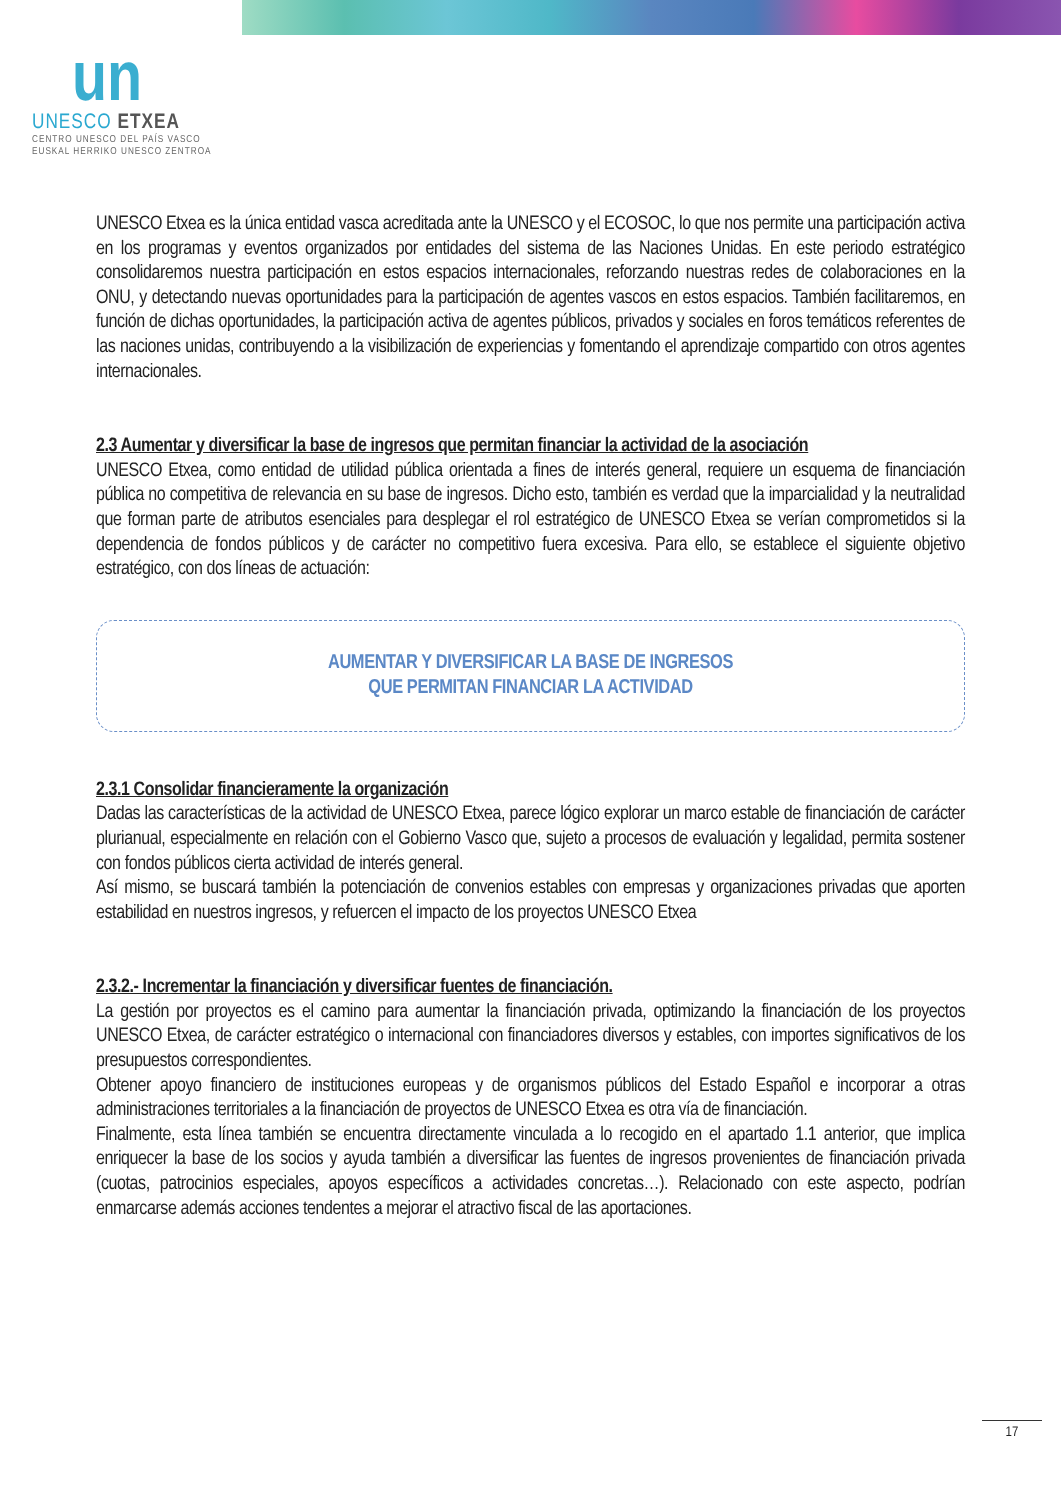un
UNESCO ETXEA
CENTRO UNESCO DEL PAÍS VASCO
EUSKAL HERRIKO UNESCO ZENTROA
UNESCO Etxea es la única entidad vasca acreditada ante la UNESCO y el ECOSOC, lo que nos permite una participación activa en los programas y eventos organizados por entidades del sistema de las Naciones Unidas. En este periodo estratégico consolidaremos nuestra participación en estos espacios internacionales, reforzando nuestras redes de colaboraciones en la ONU, y detectando nuevas oportunidades para la participación de agentes vascos en estos espacios. También facilitaremos, en función de dichas oportunidades, la participación activa de agentes públicos, privados y sociales en foros temáticos referentes de las naciones unidas, contribuyendo a la visibilización de experiencias y fomentando el aprendizaje compartido con otros agentes internacionales.
2.3 Aumentar y diversificar la base de ingresos que permitan financiar la actividad de la asociación
UNESCO Etxea, como entidad de utilidad pública orientada a fines de interés general, requiere un esquema de financiación pública no competitiva de relevancia en su base de ingresos. Dicho esto, también es verdad que la imparcialidad y la neutralidad que forman parte de atributos esenciales para desplegar el rol estratégico de UNESCO Etxea se verían comprometidos si la dependencia de fondos públicos y de carácter no competitivo fuera excesiva. Para ello, se establece el siguiente objetivo estratégico, con dos líneas de actuación:
AUMENTAR Y DIVERSIFICAR LA BASE DE INGRESOS
QUE PERMITAN FINANCIAR LA ACTIVIDAD
2.3.1 Consolidar financieramente la organización
Dadas las características de la actividad de UNESCO Etxea, parece lógico explorar un marco estable de financiación de carácter plurianual, especialmente en relación con el Gobierno Vasco que, sujeto a procesos de evaluación y legalidad, permita sostener con fondos públicos cierta actividad de interés general.
Así mismo, se buscará también la potenciación de convenios estables con empresas y organizaciones privadas que aporten estabilidad en nuestros ingresos, y refuercen el impacto de los proyectos UNESCO Etxea
2.3.2.- Incrementar la financiación y diversificar fuentes de financiación.
La gestión por proyectos es el camino para aumentar la financiación privada, optimizando la financiación de los proyectos UNESCO Etxea, de carácter estratégico o internacional con financiadores diversos y estables, con importes significativos de los presupuestos correspondientes.
Obtener apoyo financiero de instituciones europeas y de organismos públicos del Estado Español e incorporar a otras administraciones territoriales a la financiación de proyectos de UNESCO Etxea es otra vía de financiación.
Finalmente, esta línea también se encuentra directamente vinculada a lo recogido en el apartado 1.1 anterior, que implica enriquecer la base de los socios y ayuda también a diversificar las fuentes de ingresos provenientes de financiación privada (cuotas, patrocinios especiales, apoyos específicos a actividades concretas…). Relacionado con este aspecto, podrían enmarcarse además acciones tendentes a mejorar el atractivo fiscal de las aportaciones.
17